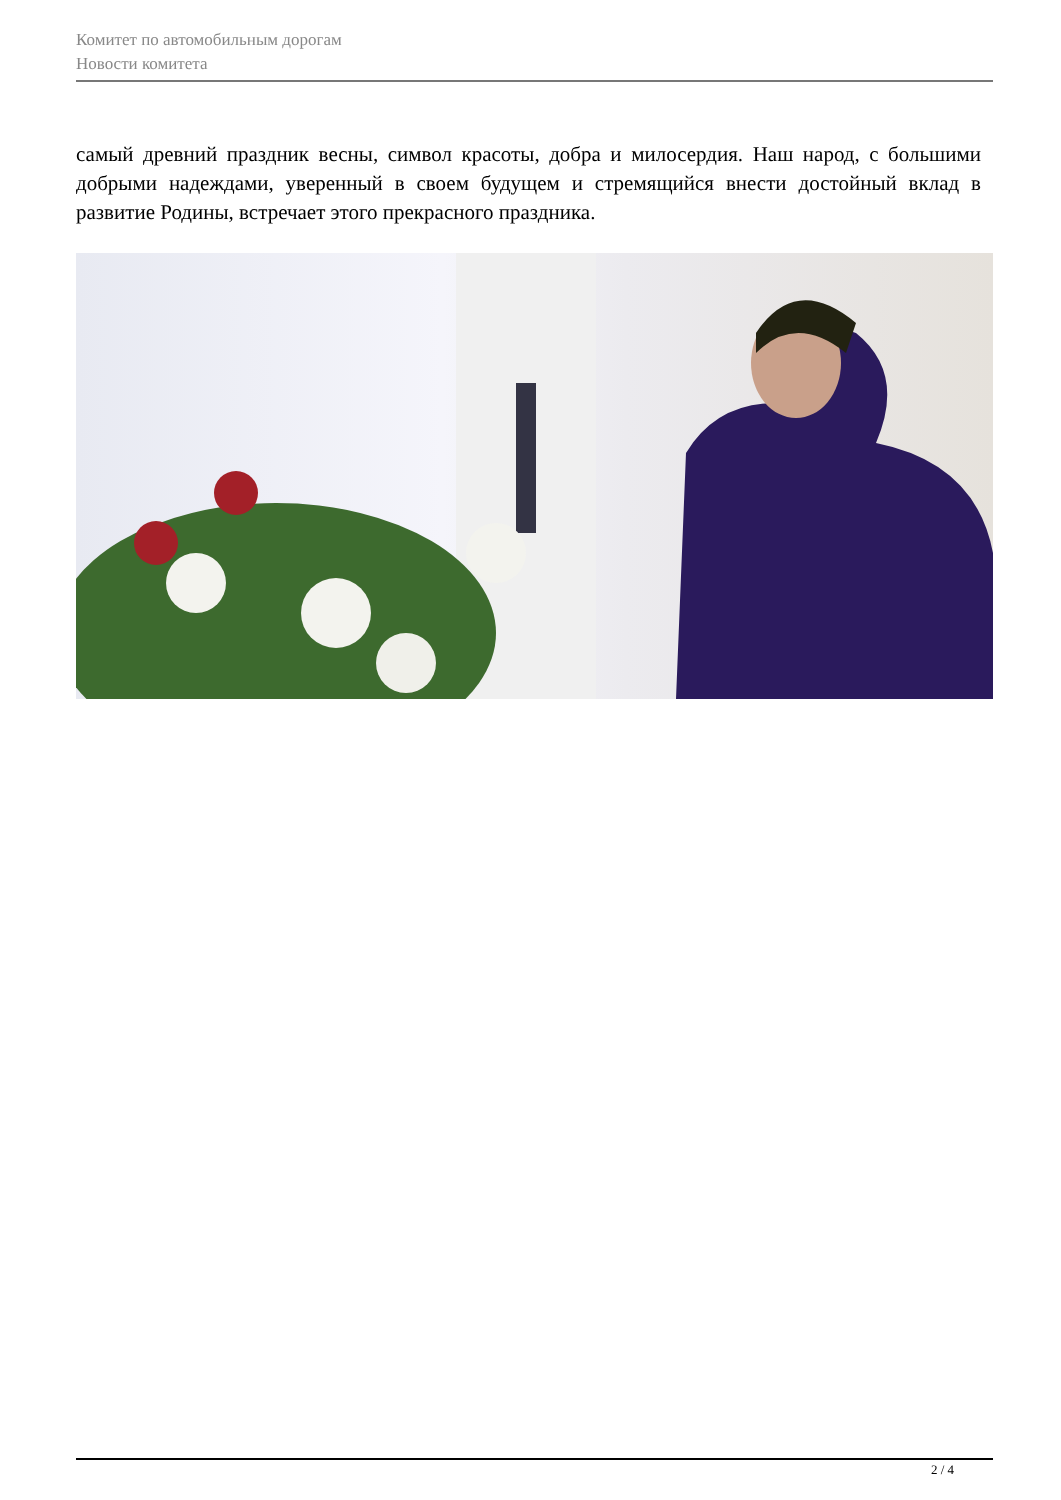Комитет по автомобильным дорогам
Новости комитета
самый древний праздник весны, символ красоты, добра и милосердия. Наш народ, с большими добрыми надеждами, уверенный в своем будущем и стремящийся внести достойный вклад в развитие Родины, встречает этого прекрасного праздника.
2 / 4